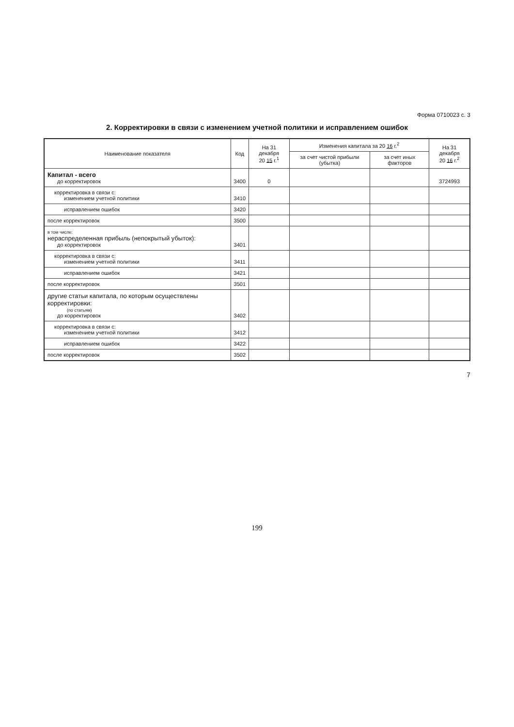Форма 0710023 с. 3
2. Корректировки в связи с изменением учетной политики и исправлением ошибок
| Наименование показателя | Код | На 31 декабря 20 15 г.<sup>1</sup> | Изменения капитала за 20 16 г.<sup>2</sup> | | На 31 декабря 20 16 г.<sup>2</sup> |
| --- | --- | --- | --- | --- | --- |
| | | | за счет чистой прибыли (убытка) | за счет иных факторов | |
| Капитал - всего до корректировок | 3400 | 0 | | | 3724993 |
| корректировка в связи с: изменением учетной политики | 3410 | | | | |
| исправлением ошибок | 3420 | | | | |
| после корректировок | 3500 | | | | |
| в том числе: нераспределенная прибыль (непокрытый убыток): до корректировок | 3401 | | | | |
| корректировка в связи с: изменением учетной политики | 3411 | | | | |
| исправлением ошибок | 3421 | | | | |
| после корректировок | 3501 | | | | |
| другие статьи капитала, по которым осуществлены корректировки: (по статьям) до корректировок | 3402 | | | | |
| корректировка в связи с: изменением учетной политики | 3412 | | | | |
| исправлением ошибок | 3422 | | | | |
| после корректировок | 3502 | | | | |
7
199